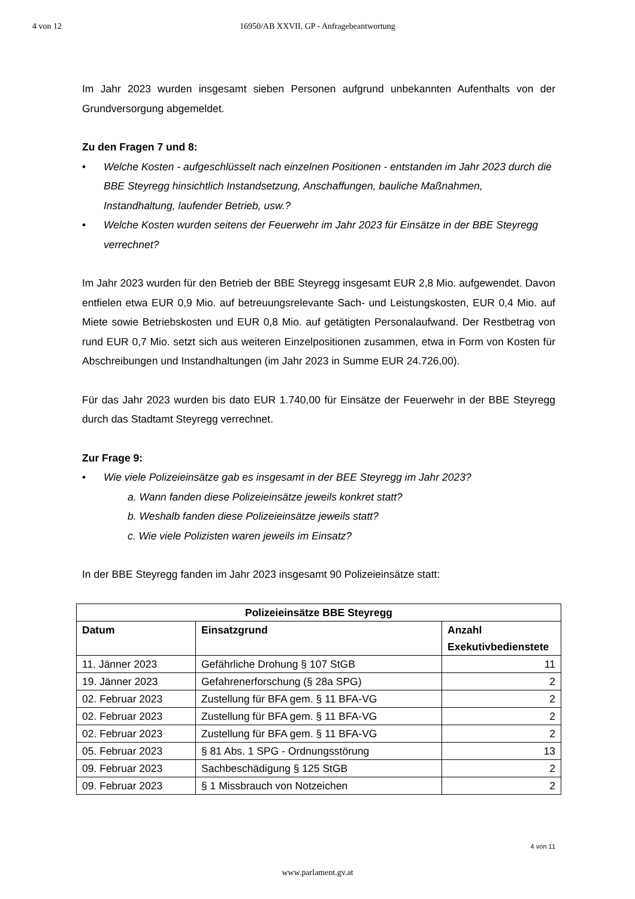4 von 12
16950/AB XXVII. GP - Anfragebeantwortung
Im Jahr 2023 wurden insgesamt sieben Personen aufgrund unbekannten Aufenthalts von der Grundversorgung abgemeldet.
Zu den Fragen 7 und 8:
• Welche Kosten - aufgeschlüsselt nach einzelnen Positionen - entstanden im Jahr 2023 durch die BBE Steyregg hinsichtlich Instandsetzung, Anschaffungen, bauliche Maßnahmen, Instandhaltung, laufender Betrieb, usw.?
• Welche Kosten wurden seitens der Feuerwehr im Jahr 2023 für Einsätze in der BBE Steyregg verrechnet?
Im Jahr 2023 wurden für den Betrieb der BBE Steyregg insgesamt EUR 2,8 Mio. aufgewendet. Davon entfielen etwa EUR 0,9 Mio. auf betreuungsrelevante Sach- und Leistungskosten, EUR 0,4 Mio. auf Miete sowie Betriebskosten und EUR 0,8 Mio. auf getätigten Personalaufwand. Der Restbetrag von rund EUR 0,7 Mio. setzt sich aus weiteren Einzelpositionen zusammen, etwa in Form von Kosten für Abschreibungen und Instandhaltungen (im Jahr 2023 in Summe EUR 24.726,00).
Für das Jahr 2023 wurden bis dato EUR 1.740,00 für Einsätze der Feuerwehr in der BBE Steyregg durch das Stadtamt Steyregg verrechnet.
Zur Frage 9:
• Wie viele Polizeieinsätze gab es insgesamt in der BEE Steyregg im Jahr 2023?
a. Wann fanden diese Polizeieinsätze jeweils konkret statt?
b. Weshalb fanden diese Polizeieinsätze jeweils statt?
c. Wie viele Polizisten waren jeweils im Einsatz?
In der BBE Steyregg fanden im Jahr 2023 insgesamt 90 Polizeieinsätze statt:
| Polizeieinsätze BBE Steyregg | | |
| --- | --- | --- |
| Datum | Einsatzgrund | Anzahl Exekutivbedienstete |
| 11. Jänner 2023 | Gefährliche Drohung § 107 StGB | 11 |
| 19. Jänner 2023 | Gefahrenerforschung (§ 28a SPG) | 2 |
| 02. Februar 2023 | Zustellung für BFA gem. § 11 BFA-VG | 2 |
| 02. Februar 2023 | Zustellung für BFA gem. § 11 BFA-VG | 2 |
| 02. Februar 2023 | Zustellung für BFA gem. § 11 BFA-VG | 2 |
| 05. Februar 2023 | § 81 Abs. 1 SPG - Ordnungsstörung | 13 |
| 09. Februar 2023 | Sachbeschädigung § 125 StGB | 2 |
| 09. Februar 2023 | § 1 Missbrauch von Notzeichen | 2 |
4 von 11
www.parlament.gv.at